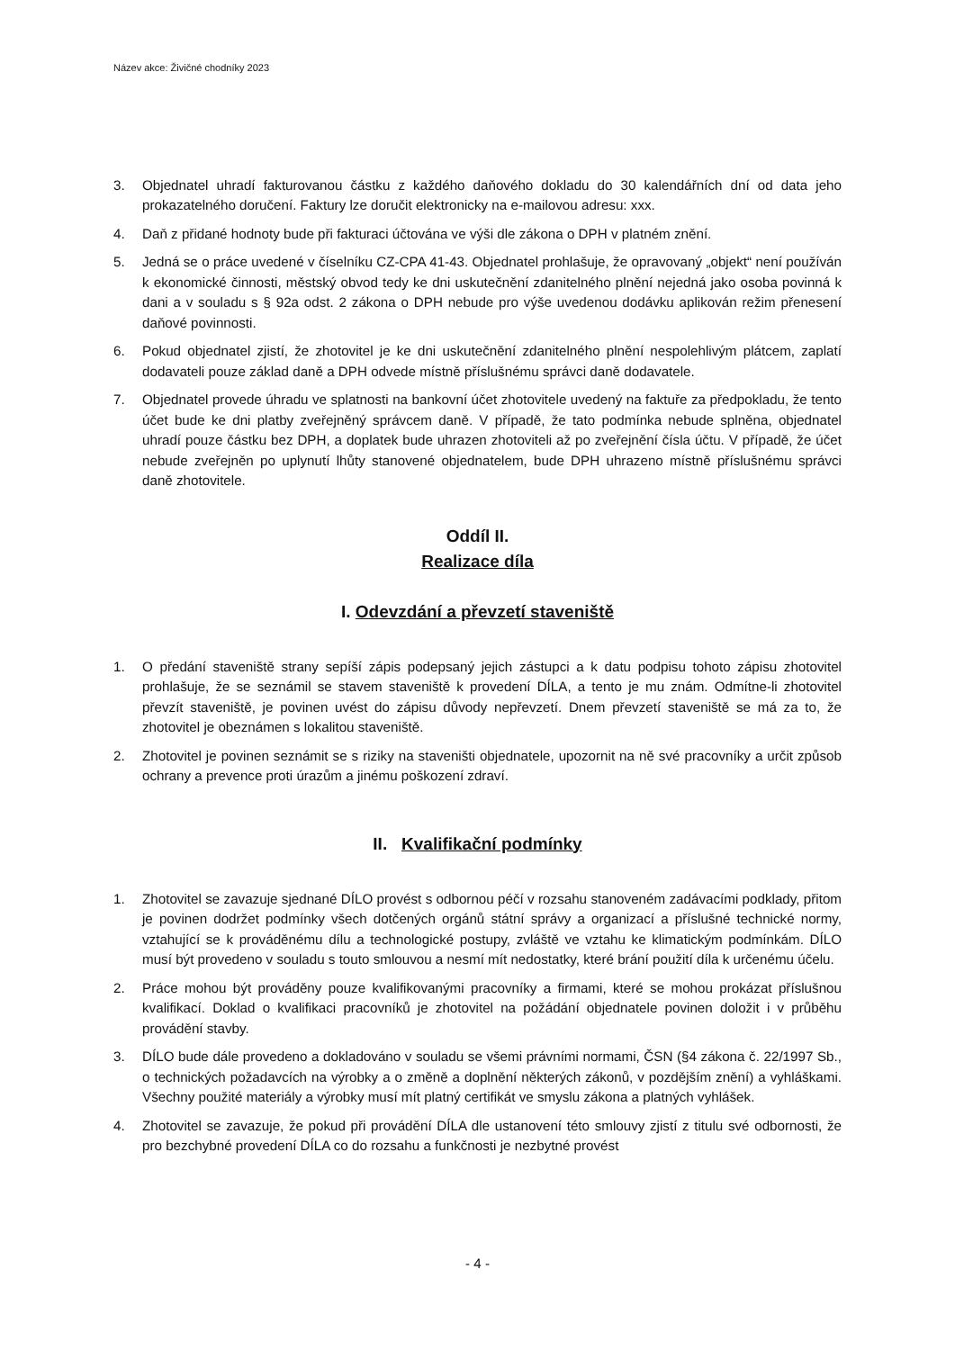Název akce: Živičné chodníky 2023
3. Objednatel uhradí fakturovanou částku z každého daňového dokladu do 30 kalendářních dní od data jeho prokazatelného doručení. Faktury lze doručit elektronicky na e-mailovou adresu: xxx.
4. Daň z přidané hodnoty bude při fakturaci účtována ve výši dle zákona o DPH v platném znění.
5. Jedná se o práce uvedené v číselníku CZ-CPA 41-43. Objednatel prohlašuje, že opravovaný „objekt“ není používán k ekonomické činnosti, městský obvod tedy ke dni uskutečnění zdanitelného plnění nejedná jako osoba povinná k dani a v souladu s § 92a odst. 2 zákona o DPH nebude pro výše uvedenou dodávku aplikován režim přenesení daňové povinnosti.
6. Pokud objednatel zjistí, že zhotovitel je ke dni uskutečnění zdanitelného plnění nespolehlivým plátcem, zaplatí dodavateli pouze základ daně a DPH odvede místně příslušnému správci daně dodavatele.
7. Objednatel provede úhradu ve splatnosti na bankovní účet zhotovitele uvedený na faktuře za předpokladu, že tento účet bude ke dni platby zveřejněný správcem daně. V případě, že tato podmínka nebude splněna, objednatel uhradí pouze částku bez DPH, a doplatek bude uhrazen zhotoviteli až po zveřejnění čísla účtu. V případě, že účet nebude zveřejněn po uplynutí lhůty stanovené objednatelem, bude DPH uhrazeno místně příslušnému správci daně zhotovitele.
Oddíl II.
Realizace díla
I. Odevzdání a převzetí staveniště
1. O předání staveniště strany sepíší zápis podepsaný jejich zástupci a k datu podpisu tohoto zápisu zhotovitel prohlašuje, že se seznámil se stavem staveniště k provedení DÍLA, a tento je mu znám. Odmítne-li zhotovitel převzít staveniště, je povinen uvést do zápisu důvody nepřevzetí. Dnem převzetí staveniště se má za to, že zhotovitel je obeznámen s lokalitou staveniště.
2. Zhotovitel je povinen seznámit se s riziky na staveništi objednatele, upozornit na ně své pracovníky a určit způsob ochrany a prevence proti úrazům a jinému poškození zdraví.
II. Kvalifikační podmínky
1. Zhotovitel se zavazuje sjednané DÍLO provést s odbornou péčí v rozsahu stanoveném zadávacími podklady, přitom je povinen dodržet podmínky všech dotčených orgánů státní správy a organizací a příslušné technické normy, vztahující se k prováděnému dílu a technologické postupy, zvláště ve vztahu ke klimatickým podmínkám. DÍLO musí být provedeno v souladu s touto smlouvou a nesmí mít nedostatky, které brání použití díla k určenému účelu.
2. Práce mohou být prováděny pouze kvalifikovanými pracovníky a firmami, které se mohou prokázat příslušnou kvalifikací. Doklad o kvalifikaci pracovníků je zhotovitel na požádání objednatele povinen doložit i v průběhu provádění stavby.
3. DÍLO bude dále provedeno a dokladováno v souladu se všemi právními normami, ČSN (§4 zákona č. 22/1997 Sb., o technických požadavcích na výrobky a o změně a doplnění některých zákonů, v pozdějším znění) a vyhláškami. Všechny použité materiály a výrobky musí mít platný certifikát ve smyslu zákona a platných vyhlášek.
4. Zhotovitel se zavazuje, že pokud při provádění DÍLA dle ustanovení této smlouvy zjistí z titulu své odbornosti, že pro bezchybné provedení DÍLA co do rozsahu a funkčnosti je nezbytné provést
- 4 -